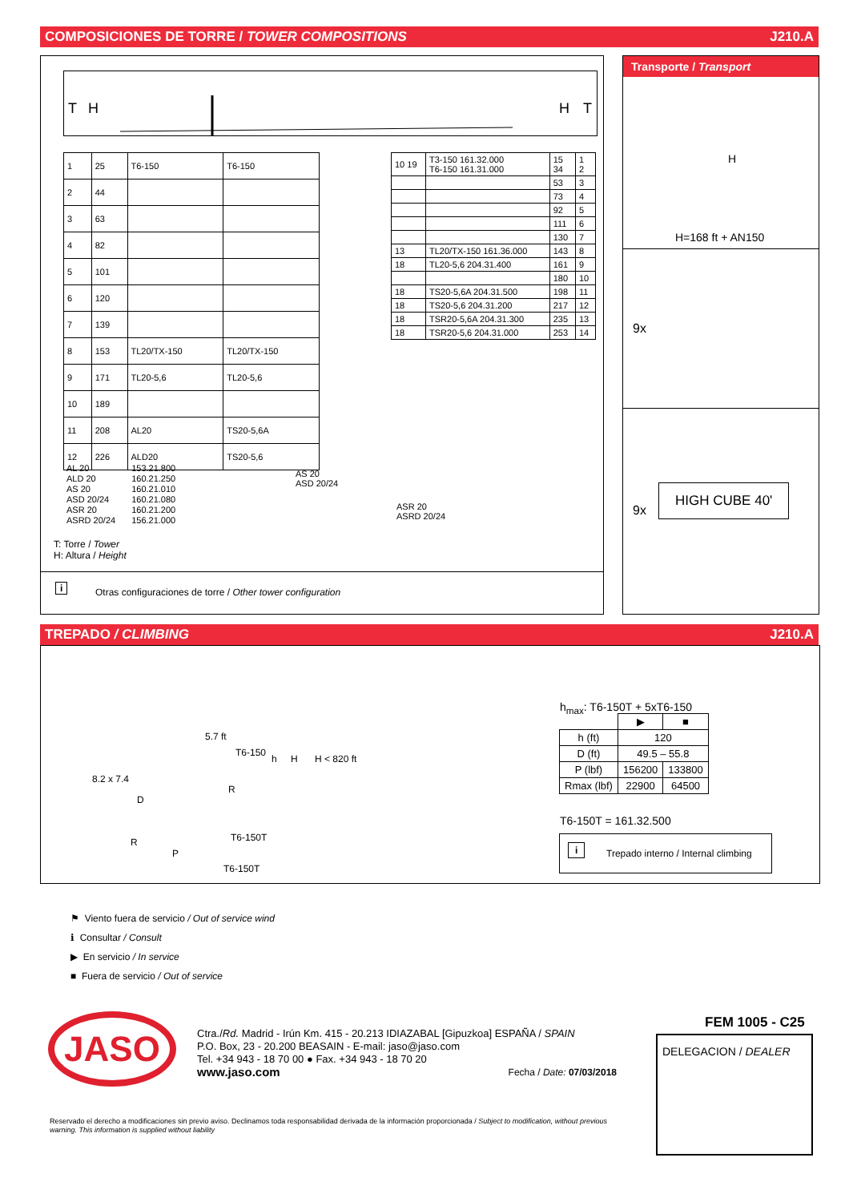COMPOSICIONES DE TORRE / TOWER COMPOSITIONS J210.A
T
H
H
T
| 1 | 25 | T6-150 | T6-150 |
| 2 | 44 | | |
| 3 | 63 | | |
| 4 | 82 | | |
| 5 | 101 | | |
| 6 | 120 | | |
| 7 | 139 | | |
| 8 | 153 | TL20/TX-150 | TL20/TX-150 |
| 9 | 171 | TL20-5,6 | TL20-5,6 |
| 10 | 189 | | |
| 11 | 208 | AL20 | TS20-5,6A |
| 12 | 226 | ALD20 | TS20-5,6 |
| 10 19 | T3-150 161.32.000 T6-150 161.31.000 | 15 34 | 1 2 |
| | | 53 | 3 |
| | | 73 | 4 |
| | | 92 | 5 |
| | | 111 | 6 |
| | | 130 | 7 |
| 13 | TL20/TX-150 161.36.000 | 143 | 8 |
| 18 | TL20-5,6 204.31.400 | 161 | 9 |
| | | 180 | 10 |
| 18 | TS20-5,6A 204.31.500 | 198 | 11 |
| 18 | TS20-5,6 204.31.200 | 217 | 12 |
| 18 | TSR20-5,6A 204.31.300 | 235 | 13 |
| 18 | TSR20-5,6 204.31.000 | 253 | 14 |
AL 20
ALD 20
AS 20
ASD 20/24
ASR 20
ASRD 20/24
153.21.800
160.21.250
160.21.010
160.21.080
160.21.200
156.21.000
AS 20
ASD 20/24
ASR 20
ASRD 20/24
T: Torre / Tower
H: Altura / Height
i Otras configuraciones de torre / Other tower configuration
Transporte / Transport
H
H=168 ft + AN150
9x
9x
HIGH CUBE 40'
TREPADO / CLIMBING J210.A
5.7 ft
T6-150
h H H < 820 ft
8.2 x 7.4
D
R
R T6-150T
P
T6-150T
h<sub>max</sub>: T6-150T + 5xT6-150
| | ▶ | ■ |
| h (ft) | 120 | |
| D (ft) | 49.5 – 55.8 | |
| P (lbf) | 156200 | 133800 |
| Rmax (lbf) | 22900 | 64500 |
T6-150T = 161.32.500
i Trepado interno / Internal climbing
⚑ Viento fuera de servicio / Out of service wind
ℹ Consultar / Consult
▶ En servicio / In service
■ Fuera de servicio / Out of service
JASO
Ctra./Rd. Madrid - Irún Km. 415 - 20.213 IDIAZABAL [Gipuzkoa] ESPAÑA / SPAIN
P.O. Box, 23 - 20.200 BEASAIN - E-mail: jaso@jaso.com
Tel. +34 943 - 18 70 00 ● Fax. +34 943 - 18 70 20
www.jaso.com Fecha / Date: 07/03/2018
FEM 1005 - C25
DELEGACION / DEALER
Reservado el derecho a modificaciones sin previo aviso. Declinamos toda responsabilidad derivada de la información proporcionada / Subject to modification, without previous warning. This information is supplied without liability